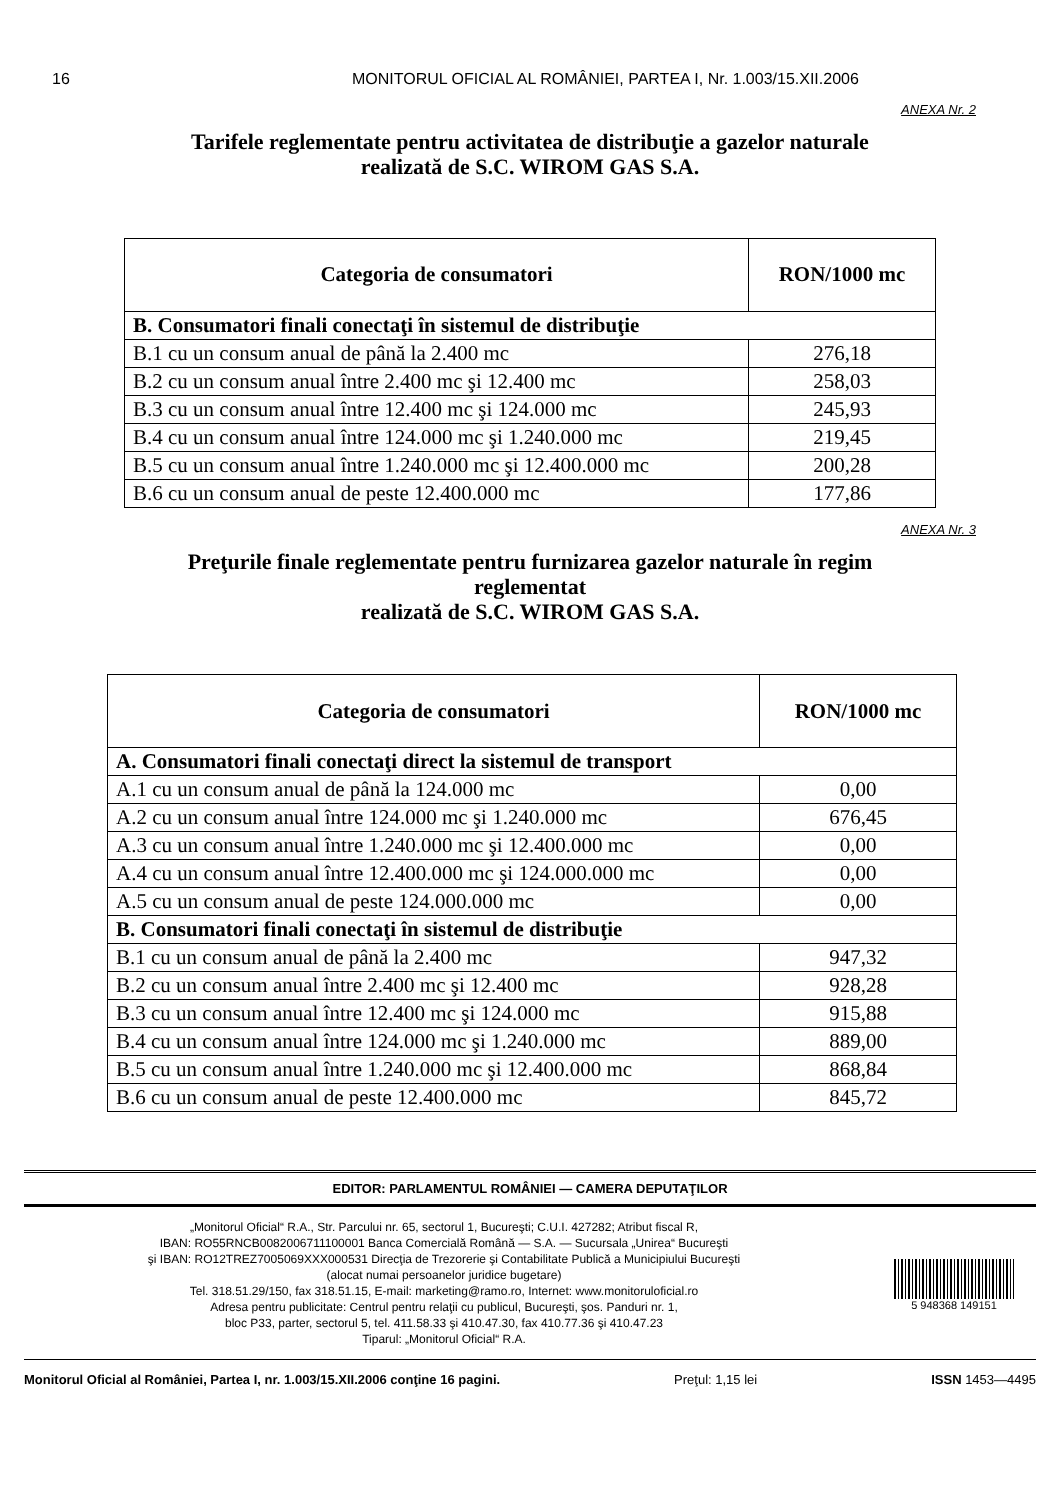16 MONITORUL OFICIAL AL ROMÂNIEI, PARTEA I, Nr. 1.003/15.XII.2006
ANEXA Nr. 2
Tarifele reglementate pentru activitatea de distribuţie a gazelor naturale
realizată de S.C. WIROM GAS S.A.
| Categoria de consumatori | RON/1000 mc |
| --- | --- |
| B. Consumatori finali conectaţi în sistemul de distribuţie | |
| B.1 cu un consum anual de până la 2.400 mc | 276,18 |
| B.2 cu un consum anual între 2.400 mc şi 12.400 mc | 258,03 |
| B.3 cu un consum anual între 12.400 mc şi 124.000 mc | 245,93 |
| B.4 cu un consum anual între 124.000 mc şi 1.240.000 mc | 219,45 |
| B.5 cu un consum anual între 1.240.000 mc şi 12.400.000 mc | 200,28 |
| B.6 cu un consum anual de peste 12.400.000 mc | 177,86 |
ANEXA Nr. 3
Preţurile finale reglementate pentru furnizarea gazelor naturale în regim
reglementat
realizată de S.C. WIROM GAS S.A.
| Categoria de consumatori | RON/1000 mc |
| --- | --- |
| A. Consumatori finali conectaţi direct la sistemul de transport | |
| A.1 cu un consum anual de până la 124.000 mc | 0,00 |
| A.2 cu un consum anual între 124.000 mc şi 1.240.000 mc | 676,45 |
| A.3 cu un consum anual între 1.240.000 mc şi 12.400.000 mc | 0,00 |
| A.4 cu un consum anual între 12.400.000 mc şi 124.000.000 mc | 0,00 |
| A.5 cu un consum anual de peste 124.000.000 mc | 0,00 |
| B. Consumatori finali conectaţi în sistemul de distribuţie | |
| B.1 cu un consum anual de până la 2.400 mc | 947,32 |
| B.2 cu un consum anual între 2.400 mc şi 12.400 mc | 928,28 |
| B.3 cu un consum anual între 12.400 mc şi 124.000 mc | 915,88 |
| B.4 cu un consum anual între 124.000 mc şi 1.240.000 mc | 889,00 |
| B.5 cu un consum anual între 1.240.000 mc şi 12.400.000 mc | 868,84 |
| B.6 cu un consum anual de peste 12.400.000 mc | 845,72 |
EDITOR: PARLAMENTUL ROMÂNIEI — CAMERA DEPUTAŢILOR
„Monitorul Oficial“ R.A., Str. Parcului nr. 65, sectorul 1, Bucureşti; C.U.I. 427282; Atribut fiscal R,
IBAN: RO55RNCB0082006711100001 Banca Comercială Română — S.A. — Sucursala „Unirea“ Bucureşti
şi IBAN: RO12TREZ7005069XXX000531 Direcţia de Trezorerie şi Contabilitate Publică a Municipiului Bucureşti
(alocat numai persoanelor juridice bugetare)
Tel. 318.51.29/150, fax 318.51.15, E-mail: marketing@ramo.ro, Internet: www.monitoruloficial.ro
Adresa pentru publicitate: Centrul pentru relaţii cu publicul, Bucureşti, şos. Panduri nr. 1,
bloc P33, parter, sectorul 5, tel. 411.58.33 şi 410.47.30, fax 410.77.36 şi 410.47.23
Tiparul: „Monitorul Oficial“ R.A.
5 948368 149151
Monitorul Oficial al României, Partea I, nr. 1.003/15.XII.2006 conţine 16 pagini. Preţul: 1,15 lei ISSN 1453—4495